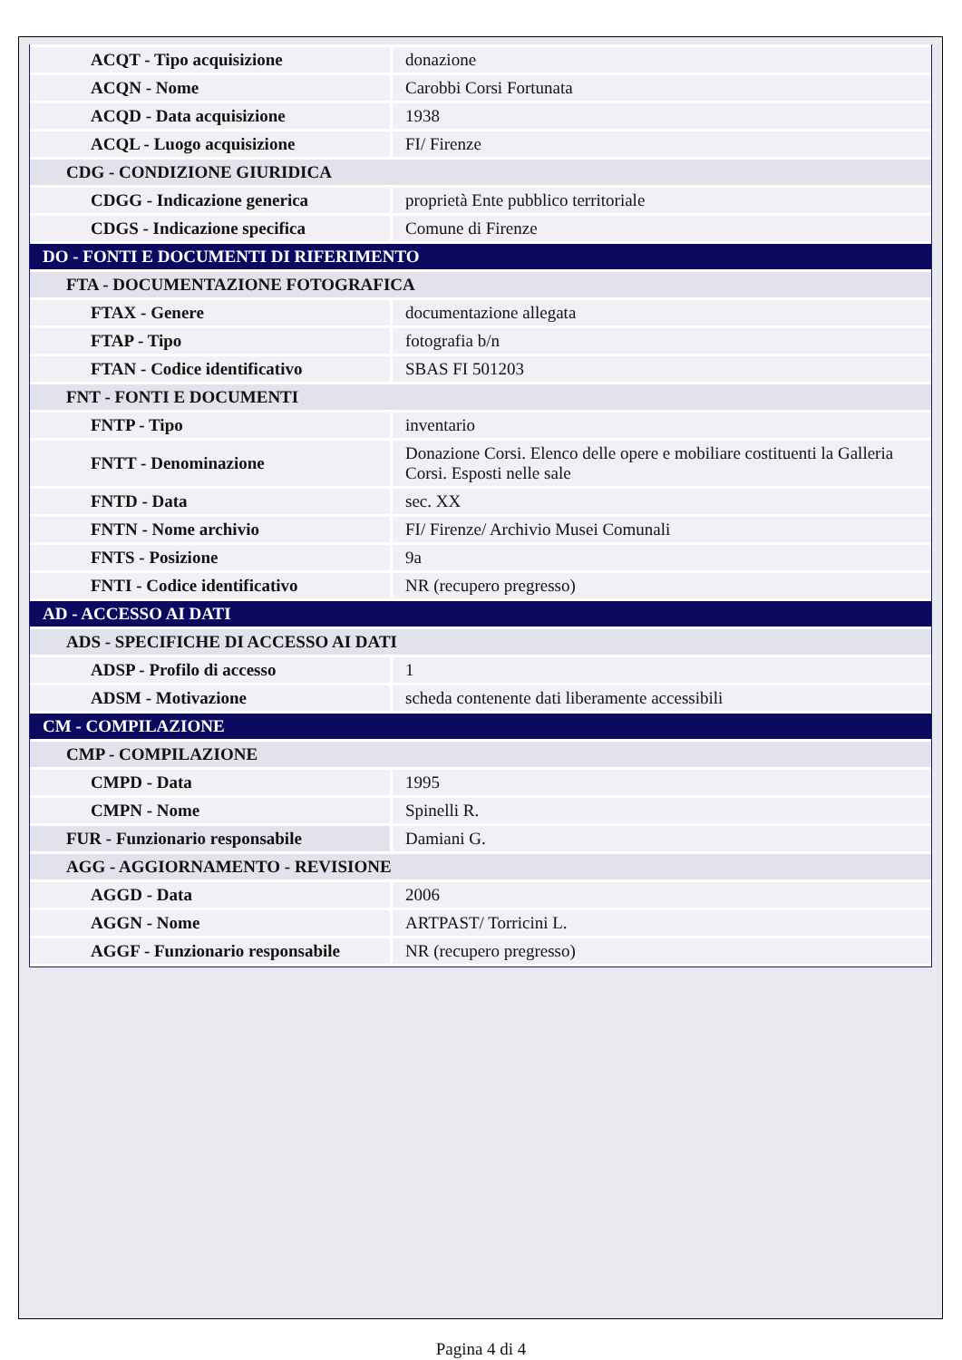| ACQT - Tipo acquisizione | donazione |
| ACQN - Nome | Carobbi Corsi Fortunata |
| ACQD - Data acquisizione | 1938 |
| ACQL - Luogo acquisizione | FI/ Firenze |
| CDG - CONDIZIONE GIURIDICA | |
| CDGG - Indicazione generica | proprietà Ente pubblico territoriale |
| CDGS - Indicazione specifica | Comune di Firenze |
| DO - FONTI E DOCUMENTI DI RIFERIMENTO | |
| FTA - DOCUMENTAZIONE FOTOGRAFICA | |
| FTAX - Genere | documentazione allegata |
| FTAP - Tipo | fotografia b/n |
| FTAN - Codice identificativo | SBAS FI 501203 |
| FNT - FONTI E DOCUMENTI | |
| FNTP - Tipo | inventario |
| FNTT - Denominazione | Donazione Corsi. Elenco delle opere e mobiliare costituenti la Galleria Corsi. Esposti nelle sale |
| FNTD - Data | sec. XX |
| FNTN - Nome archivio | FI/ Firenze/ Archivio Musei Comunali |
| FNTS - Posizione | 9a |
| FNTI - Codice identificativo | NR (recupero pregresso) |
| AD - ACCESSO AI DATI | |
| ADS - SPECIFICHE DI ACCESSO AI DATI | |
| ADSP - Profilo di accesso | 1 |
| ADSM - Motivazione | scheda contenente dati liberamente accessibili |
| CM - COMPILAZIONE | |
| CMP - COMPILAZIONE | |
| CMPD - Data | 1995 |
| CMPN - Nome | Spinelli R. |
| FUR - Funzionario responsabile | Damiani G. |
| AGG - AGGIORNAMENTO - REVISIONE | |
| AGGD - Data | 2006 |
| AGGN - Nome | ARTPAST/ Torricini L. |
| AGGF - Funzionario responsabile | NR (recupero pregresso) |
Pagina 4 di 4